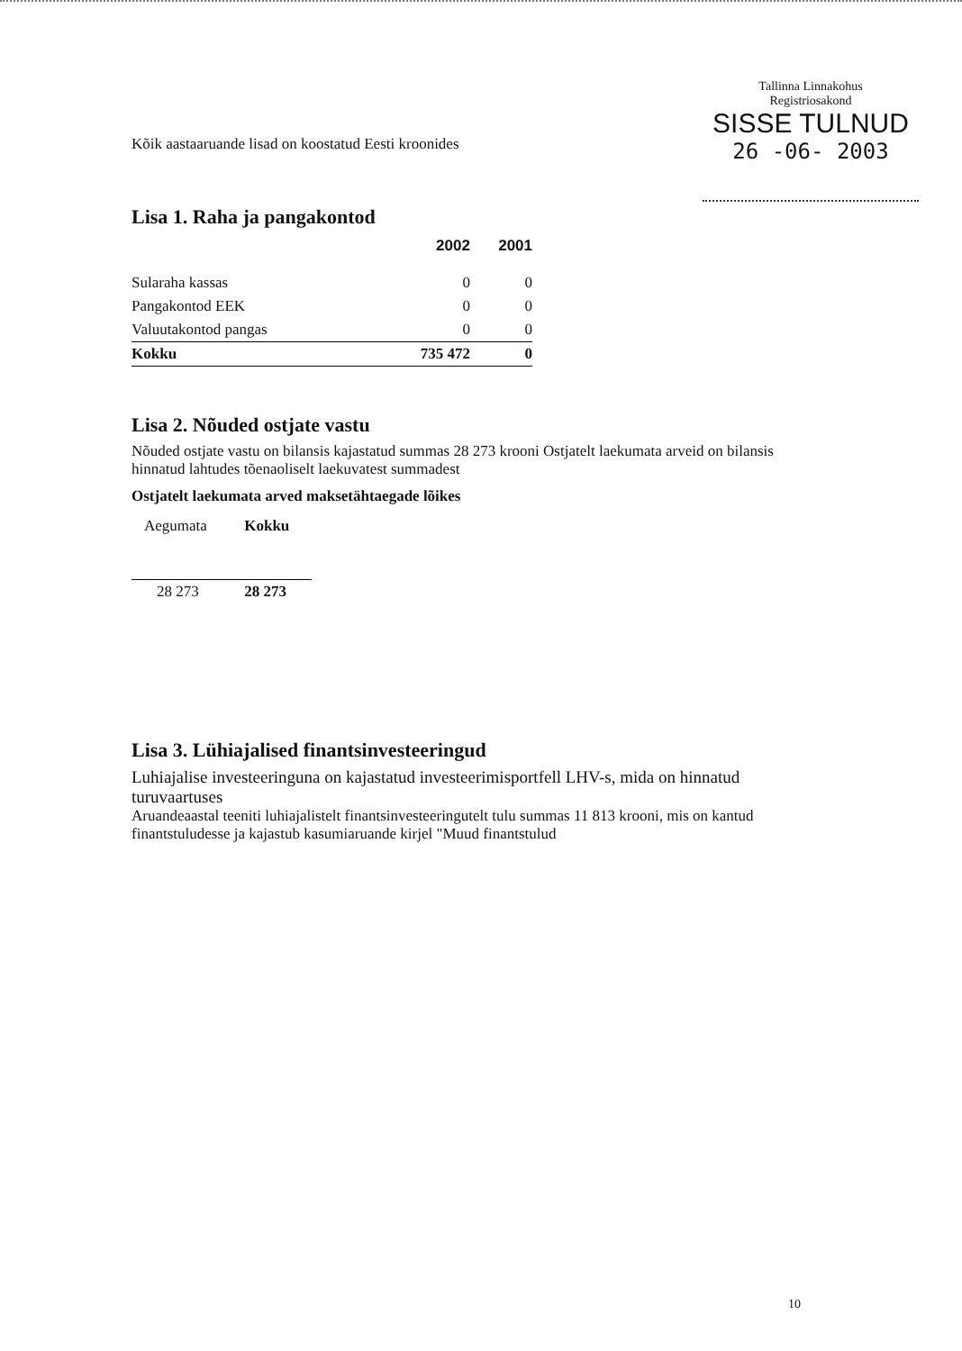Tallinna Linnakohus
Registriosakond
SISSE TULNUD
26 -06- 2003
Kõik aastaaruande lisad on koostatud Eesti kroonides
Lisa 1. Raha ja pangakontod
| | 2002 | 2001 |
| --- | --- | --- |
| Sularaha kassas | 0 | 0 |
| Pangakontod EEK | 0 | 0 |
| Valuutakontod pangas | 0 | 0 |
| Kokku | 735 472 | 0 |
Lisa 2. Nõuded ostjate vastu
Nõuded ostjate vastu on bilansis kajastatud summas 28 273 krooni Ostjatelt laekumata arveid on bilansis hinnatud lahtudes tõenaoliselt laekuvatest summadest
Ostjatelt laekumata arved maksetähtaegade lõikes
| Aegumata | Kokku |
| 28 273 | 28 273 |
Lisa 3. Lühiajalised finantsinvesteeringud
Luhiajalise investeeringuna on kajastatud investeerimisportfell LHV-s, mida on hinnatud turuvaartuses
Aruandeaastal teeniti luhiajalistelt finantsinvesteeringutelt tulu summas 11 813 krooni, mis on kantud finantstuludesse ja kajastub kasumiaruande kirjel "Muud finantstulud
10